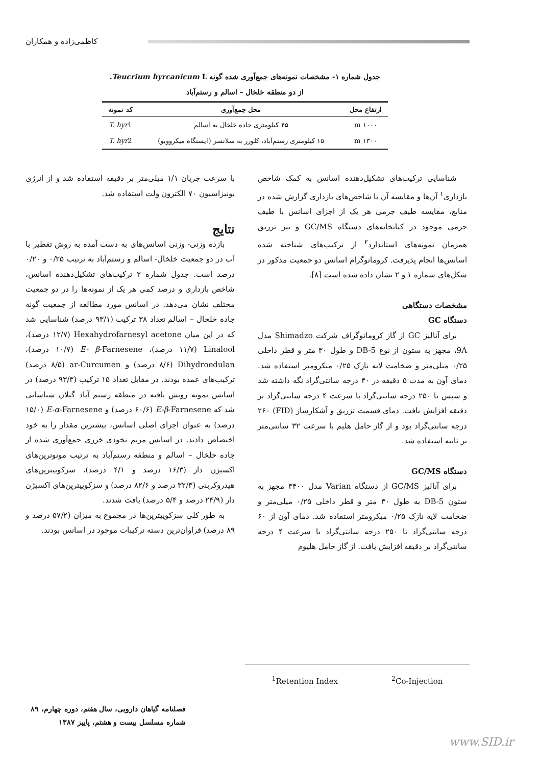کاظمی‌زاده و همکاران
جدول شماره ۱- مشخصات نمونه‌های جمع‌آوری شده گونه Teucrium hyrcanicum L.
از دو منطقه خلخال – اسالم و رستم‌آباد
| ارتفاع محل | محل جمع‌آوری | کد نمونه |
| --- | --- | --- |
| m ۱۰۰۰ | ۴۵ کیلومتری جاده خلخال به اسالم | T. hyr 1 |
| m ۱۳۰۰ | ۱۵ کیلومتری رستم‌آباد، کلوزر به سلانسر (ایستگاه میکروویو) | T. hyr 2 |
شناسایی ترکیب‌های تشکیل‌دهنده اسانس به کمک شاخص بازداری<sup>۱</sup> آن‌ها و مقایسه آن با شاخص‌های بازداری گزارش شده در منابع، مقایسه طیف جرمی هر یک از اجزای اسانس با طیف جرمی موجود در کتابخانه‌های دستگاه GC/MS و نیز تزریق همزمان نمونه‌های استاندارد<sup>۲</sup> از ترکیب‌های شناخته شده اسانس‌ها انجام پذیرفت. کروماتوگرام اسانس دو جمعیت مذکور در شکل‌های شماره ۱ و ۲ نشان داده شده است [۸].
مشخصات دستگاهی
دستگاه GC
برای آنالیز GC از گاز کروماتوگراف شرکت Shimadzo مدل 9A، مجهز به ستون از نوع DB-5 و طول ۳۰ متر و قطر داخلی ۰/۲۵ میلی‌متر و ضخامت لایه نازک ۰/۲۵ میکرومتر استفاده شد. دمای آون به مدت ۵ دقیقه در ۴۰ درجه سانتی‌گراد نگه داشته شد و سپس تا ۲۵۰ درجه سانتی‌گراد با سرعت ۴ درجه سانتی‌گراد بر دقیقه افزایش یافت. دمای قسمت تزریق و آشکارساز (FID) ۲۶۰ درجه سانتی‌گراد بود و از گاز حامل هلیم با سرعت ۳۲ سانتی‌متر بر ثانیه استفاده شد.
دستگاه GC/MS
برای آنالیز GC/MS از دستگاه Varian مدل ۳۴۰۰ مجهز به ستون DB-5 به طول ۳۰ متر و قطر داخلی ۰/۲۵ میلی‌متر و ضخامت لایه نازک ۰/۲۵ میکرومتر استفاده شد. دمای آون از ۶۰ درجه سانتی‌گراد تا ۲۵۰ درجه سانتی‌گراد با سرعت ۴ درجه سانتی‌گراد بر دقیقه افزایش یافت. از گاز حامل هلیوم
با سرعت جریان ۱/۱ میلی‌متر بر دقیقه استفاده شد و از انرژی یونیزاسیون ۷۰ الکترون ولت استفاده شد.
نتایج
بازده وزنی- وزنی اسانس‌های به دست آمده به روش تقطیر با آب در دو جمعیت خلخال- اسالم و رستم‌آباد به ترتیب ۰/۲۵ و ۰/۲۰ درصد است. جدول شماره ۲ ترکیب‌های تشکیل‌دهنده اسانس، شاخص بازداری و درصد کمی هر یک از نمونه‌ها را در دو جمعیت مختلف نشان می‌دهد. در اسانس مورد مطالعه از جمعیت گونه جاده خلخال – اسالم تعداد ۳۸ ترکیب (۹۳/۱ درصد) شناسایی شد که در این میان Hexahydrofarnesyl acetone (۱۲/۷ درصد)، Linalool (۱۱/۷ درصد)، E- β-Farnesene (۱۰/۷ درصد)، Dihydroedulan (۸/۶ درصد) و ar-Curcumen (۸/۵ درصد) ترکیب‌های عمده بودند. در مقابل تعداد ۱۵ ترکیب (۹۳/۳ درصد) در اسانس نمونه رویش یافته در منطقه رستم آباد گیلان شناسایی شد که E-β-Farnesene (۶۰/۶ درصد) و E-α-Farnesene (۱۵/۰ درصد) به عنوان اجزای اصلی اسانس، بیشترین مقدار را به خود اختصاص دادند. در اسانس مریم نخودی خزری جمع‌آوری شده از جاده خلخال – اسالم و منطقه رستم‌آباد به ترتیب مونوترپن‌های اکسیژن دار (۱۶/۳ درصد و ۴/۱ درصد)، سزکوییترپن‌های هیدروکربنی (۳۲/۳ درصد و ۸۲/۶ درصد) و سزکوییترپن‌های اکسیژن دار (۲۴/۹ درصد و ۵/۴ درصد) یافت شدند.
به طور کلی سزکوییترپن‌ها در مجموع به میزان (۵۷/۲ درصد و ۸۹ درصد) فراوان‌ترین دسته ترکیبات موجود در اسانس بودند.
<sup>1</sup> Retention Index <sup>2</sup>Co-Injection
فصلنامه گیاهان دارویی، سال هفتم، دوره چهارم، ۸۹
شماره مسلسل بیست و هشتم، پاییز ۱۳۸۷
www.SID.ir